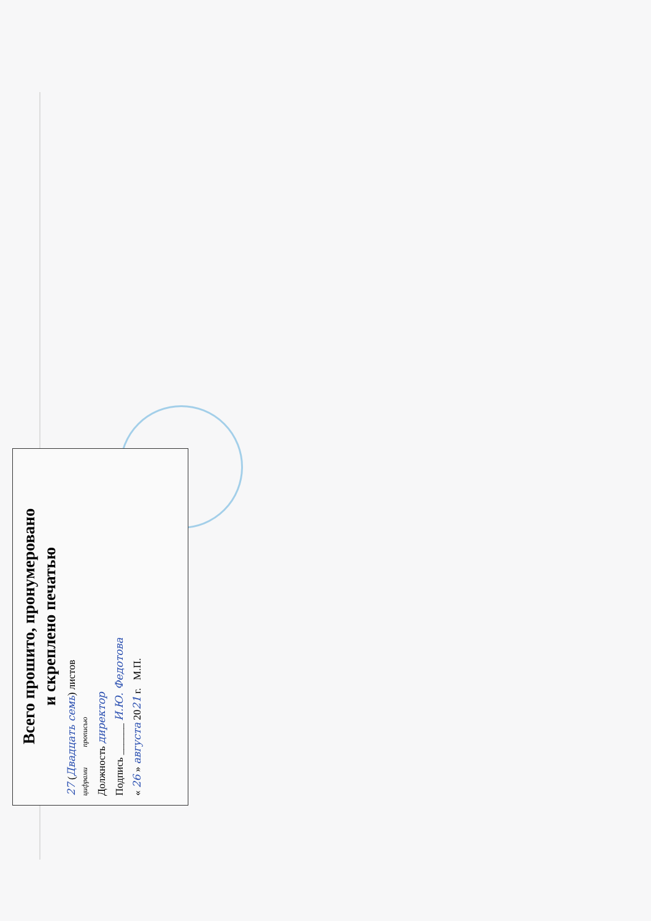Всего прошито, пронумеровано
и скреплено печатью
27 (Двадцать семь) листов
цифрами прописью
Должность директор
Подпись ______ И.Ю. Федотова
« 26 » августа 2021 г. М.П.